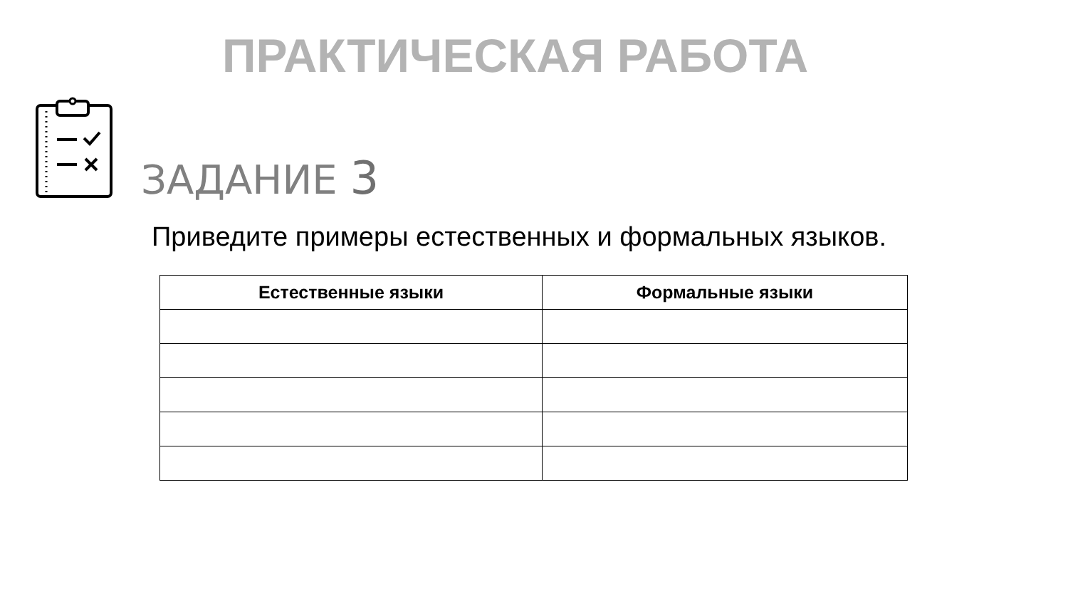ПРАКТИЧЕСКАЯ РАБОТА
ЗАДАНИЕ 3
Приведите примеры естественных и формальных языков.
| Естественные языки | Формальные языки |
| --- | --- |